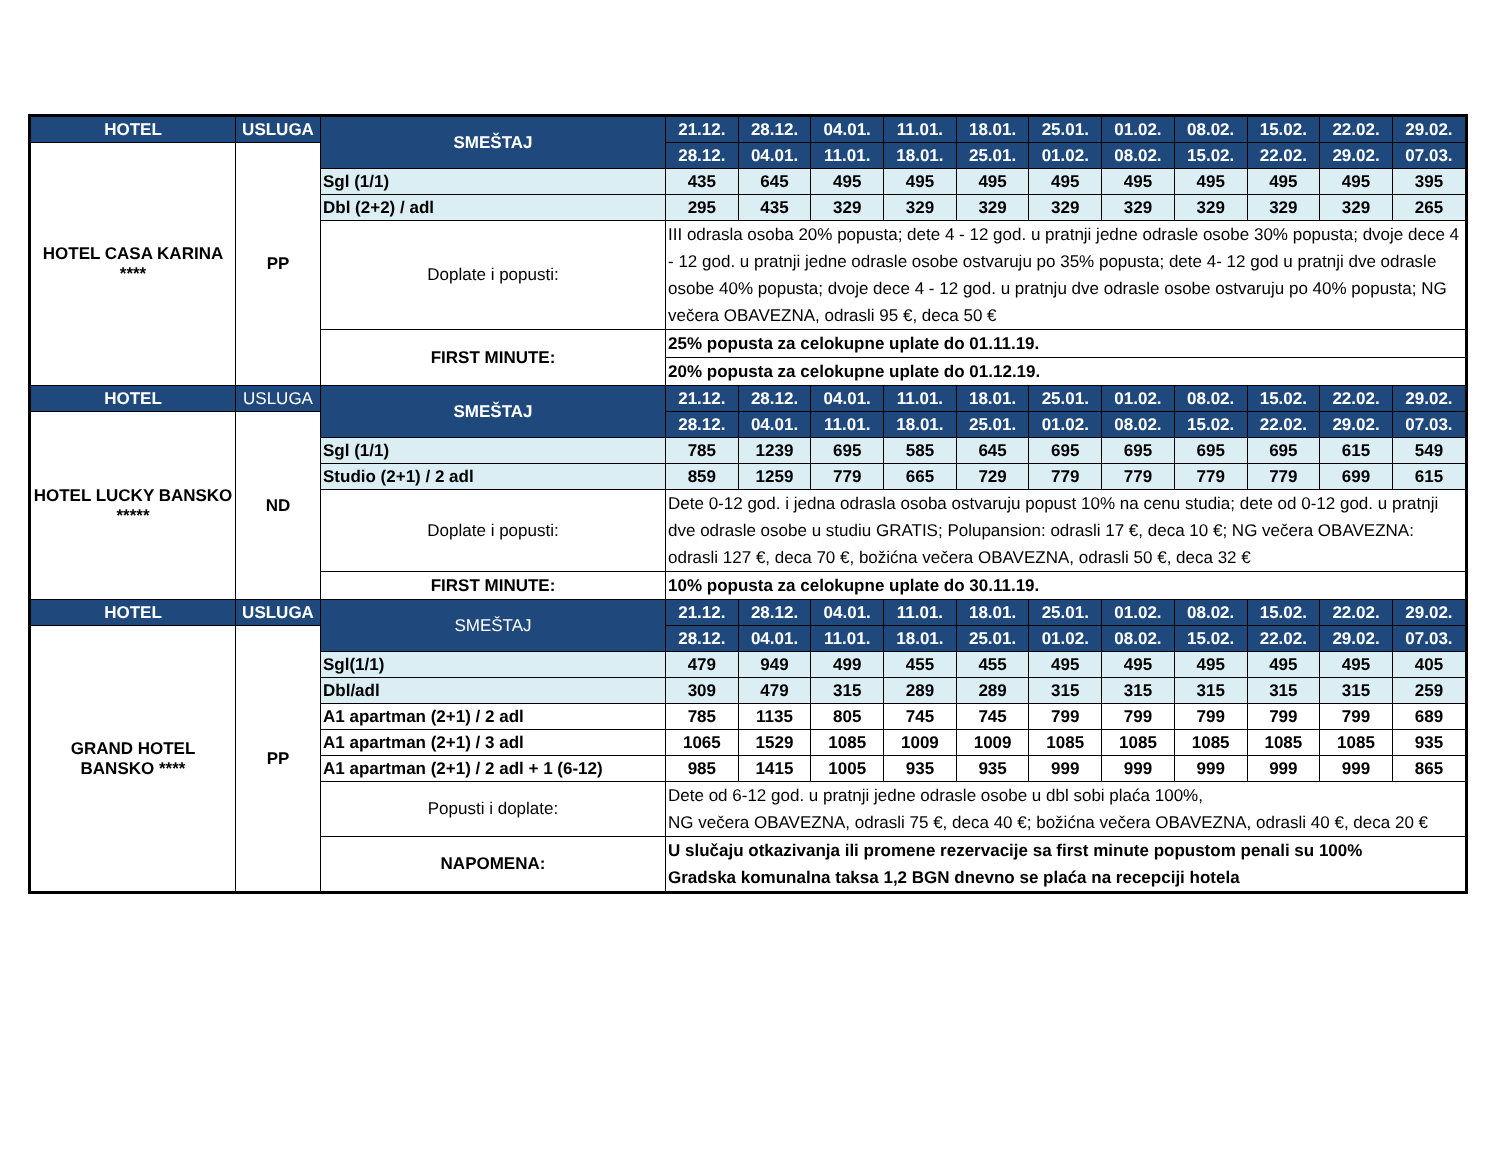| HOTEL | USLUGA | SMEŠTAJ | 21.12. | 28.12. | 04.01. | 11.01. | 18.01. | 25.01. | 01.02. | 08.02. | 15.02. | 22.02. | 29.02. |
| --- | --- | --- | --- | --- | --- | --- | --- | --- | --- | --- | --- | --- | --- |
| HOTEL CASA KARINA **** | PP | | 28.12. | 04.01. | 11.01. | 18.01. | 25.01. | 01.02. | 08.02. | 15.02. | 22.02. | 29.02. | 07.03. |
| | | Sgl (1/1) | 435 | 645 | 495 | 495 | 495 | 495 | 495 | 495 | 495 | 495 | 395 |
| | | Dbl (2+2) / adl | 295 | 435 | 329 | 329 | 329 | 329 | 329 | 329 | 329 | 329 | 265 |
| | | Doplate i popusti: | III odrasla osoba 20% popusta; dete 4 - 12 god. u pratnji jedne odrasle osobe 30% popusta; dvoje dece 4 - 12 god. u pratnji jedne odrasle osobe ostvaruju po 35% popusta; dete 4- 12 god u pratnji dve odrasle osobe 40% popusta; dvoje dece 4 - 12 god. u pratnju dve odrasle osobe ostvaruju po 40% popusta; NG večera OBAVEZNA, odrasli 95 €, deca 50 € | | | | | | | | | | |
| | | FIRST MINUTE: | 25% popusta za celokupne uplate do 01.11.19. | | | | | | | | | | |
| | | | 20% popusta za celokupne uplate do 01.12.19. | | | | | | | | | | |
| HOTEL | USLUGA | SMEŠTAJ | 21.12. | 28.12. | 04.01. | 11.01. | 18.01. | 25.01. | 01.02. | 08.02. | 15.02. | 22.02. | 29.02. |
| HOTEL LUCKY BANSKO ***** | ND | | 28.12. | 04.01. | 11.01. | 18.01. | 25.01. | 01.02. | 08.02. | 15.02. | 22.02. | 29.02. | 07.03. |
| | | Sgl (1/1) | 785 | 1239 | 695 | 585 | 645 | 695 | 695 | 695 | 695 | 615 | 549 |
| | | Studio (2+1) / 2 adl | 859 | 1259 | 779 | 665 | 729 | 779 | 779 | 779 | 779 | 699 | 615 |
| | | Doplate i popusti: | Dete 0-12 god. i jedna odrasla osoba ostvaruju popust 10% na cenu studia; dete od 0-12 god. u pratnji dve odrasle osobe u studiu GRATIS; Polupansion: odrasli 17 €, deca 10 €; NG večera OBAVEZNA: odrasli 127 €, deca 70 €, božićna večera OBAVEZNA, odrasli 50 €, deca 32 € | | | | | | | | | | |
| | | FIRST MINUTE: | 10% popusta za celokupne uplate do 30.11.19. | | | | | | | | | | |
| HOTEL | USLUGA | SMEŠTAJ | 21.12. | 28.12. | 04.01. | 11.01. | 18.01. | 25.01. | 01.02. | 08.02. | 15.02. | 22.02. | 29.02. |
| GRAND HOTEL BANSKO **** | PP | | 28.12. | 04.01. | 11.01. | 18.01. | 25.01. | 01.02. | 08.02. | 15.02. | 22.02. | 29.02. | 07.03. |
| | | Sgl(1/1) | 479 | 949 | 499 | 455 | 455 | 495 | 495 | 495 | 495 | 495 | 405 |
| | | Dbl/adl | 309 | 479 | 315 | 289 | 289 | 315 | 315 | 315 | 315 | 315 | 259 |
| | | A1 apartman (2+1) / 2 adl | 785 | 1135 | 805 | 745 | 745 | 799 | 799 | 799 | 799 | 799 | 689 |
| | | A1 apartman (2+1) / 3 adl | 1065 | 1529 | 1085 | 1009 | 1009 | 1085 | 1085 | 1085 | 1085 | 1085 | 935 |
| | | A1 apartman (2+1) / 2 adl + 1 (6-12) | 985 | 1415 | 1005 | 935 | 935 | 999 | 999 | 999 | 999 | 999 | 865 |
| | | Popusti i doplate: | Dete od 6-12 god. u pratnji jedne odrasle osobe u dbl sobi plaća 100%, NG večera OBAVEZNA, odrasli 75 €, deca 40 €; božićna večera OBAVEZNA, odrasli 40 €, deca 20 € | | | | | | | | | | |
| | | NAPOMENA: | U slučaju otkazivanja ili promene rezervacije sa first minute popustom penali su 100% Gradska komunalna taksa 1,2 BGN dnevno se plaća na recepciji hotela | | | | | | | | | | |